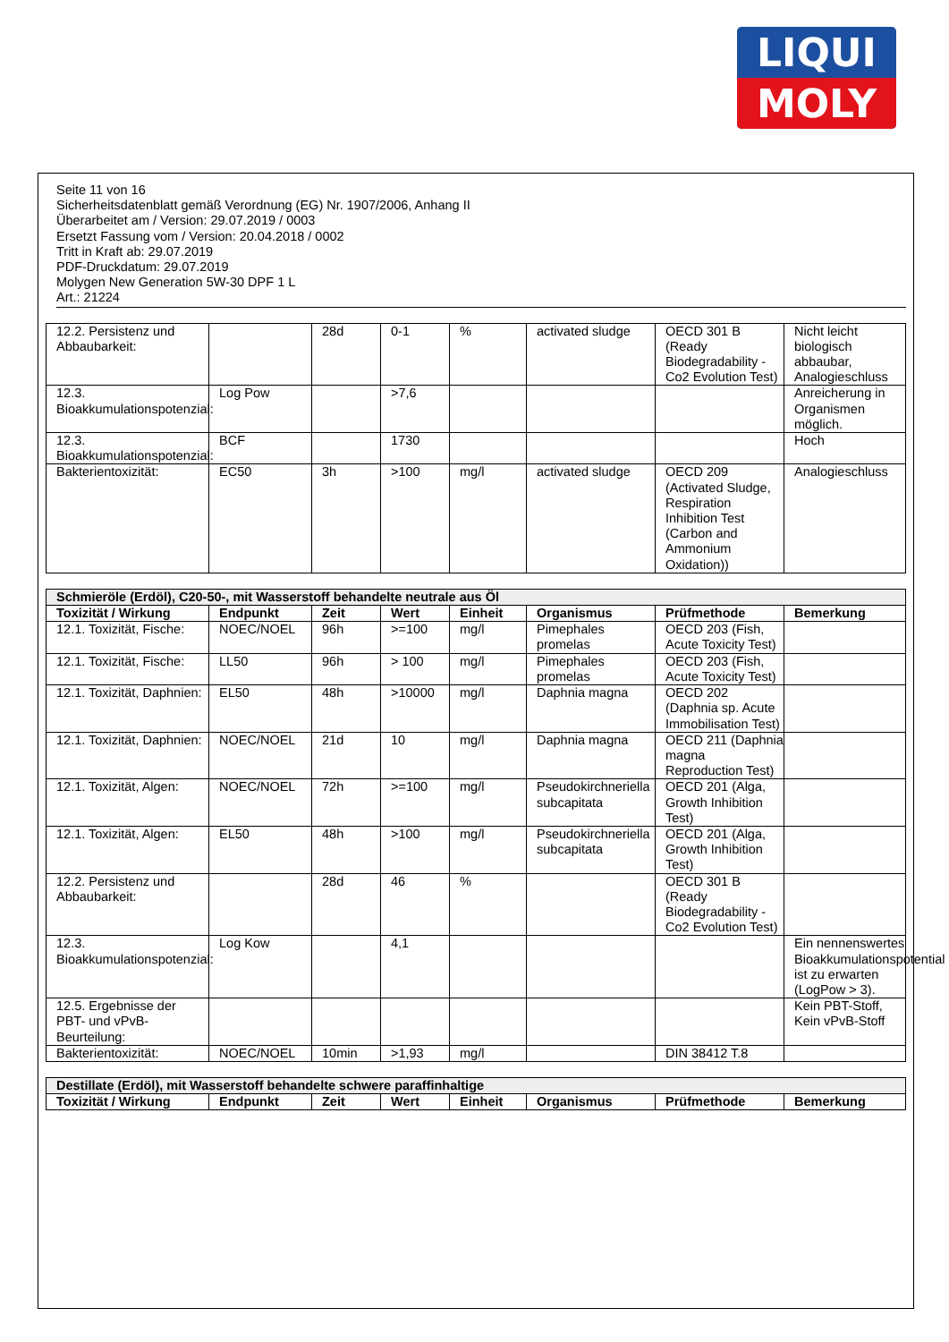LIQUI
MOLY
Seite 11 von 16
Sicherheitsdatenblatt gemäß Verordnung (EG) Nr. 1907/2006, Anhang II
Überarbeitet am / Version: 29.07.2019 / 0003
Ersetzt Fassung vom / Version: 20.04.2018 / 0002
Tritt in Kraft ab: 29.07.2019
PDF-Druckdatum: 29.07.2019
Molygen New Generation 5W-30 DPF 1 L
Art.: 21224
| 12.2. Persistenz und Abbaubarkeit: | | 28d | 0-1 | % | activated sludge | OECD 301 B (Ready Biodegradability - Co2 Evolution Test) | Nicht leicht biologisch abbaubar, Analogieschluss |
| 12.3. Bioakkumulationspotenzial: | Log Pow | | >7,6 | | | | Anreicherung in Organismen möglich. |
| 12.3. Bioakkumulationspotenzial: | BCF | | 1730 | | | | Hoch |
| Bakterientoxizität: | EC50 | 3h | >100 | mg/l | activated sludge | OECD 209 (Activated Sludge, Respiration Inhibition Test (Carbon and Ammonium Oxidation)) | Analogieschluss |
| Schmieröle (Erdöl), C20-50-, mit Wasserstoff behandelte neutrale aus Öl | | | | | | | |
| Toxizität / Wirkung | Endpunkt | Zeit | Wert | Einheit | Organismus | Prüfmethode | Bemerkung |
| 12.1. Toxizität, Fische: | NOEC/NOEL | 96h | >=100 | mg/l | Pimephales promelas | OECD 203 (Fish, Acute Toxicity Test) | |
| 12.1. Toxizität, Fische: | LL50 | 96h | > 100 | mg/l | Pimephales promelas | OECD 203 (Fish, Acute Toxicity Test) | |
| 12.1. Toxizität, Daphnien: | EL50 | 48h | >10000 | mg/l | Daphnia magna | OECD 202 (Daphnia sp. Acute Immobilisation Test) | |
| 12.1. Toxizität, Daphnien: | NOEC/NOEL | 21d | 10 | mg/l | Daphnia magna | OECD 211 (Daphnia magna Reproduction Test) | |
| 12.1. Toxizität, Algen: | NOEC/NOEL | 72h | >=100 | mg/l | Pseudokirchneriella subcapitata | OECD 201 (Alga, Growth Inhibition Test) | |
| 12.1. Toxizität, Algen: | EL50 | 48h | >100 | mg/l | Pseudokirchneriella subcapitata | OECD 201 (Alga, Growth Inhibition Test) | |
| 12.2. Persistenz und Abbaubarkeit: | | 28d | 46 | % | | OECD 301 B (Ready Biodegradability - Co2 Evolution Test) | |
| 12.3. Bioakkumulationspotenzial: | Log Kow | | 4,1 | | | | Ein nennenswertes Bioakkumulationspotential ist zu erwarten (LogPow > 3). |
| 12.5. Ergebnisse der PBT- und vPvB-Beurteilung: | | | | | | | Kein PBT-Stoff, Kein vPvB-Stoff |
| Bakterientoxizität: | NOEC/NOEL | 10min | >1,93 | mg/l | | DIN 38412 T.8 | |
| Destillate (Erdöl), mit Wasserstoff behandelte schwere paraffinhaltige | | | | | | | |
| Toxizität / Wirkung | Endpunkt | Zeit | Wert | Einheit | Organismus | Prüfmethode | Bemerkung |